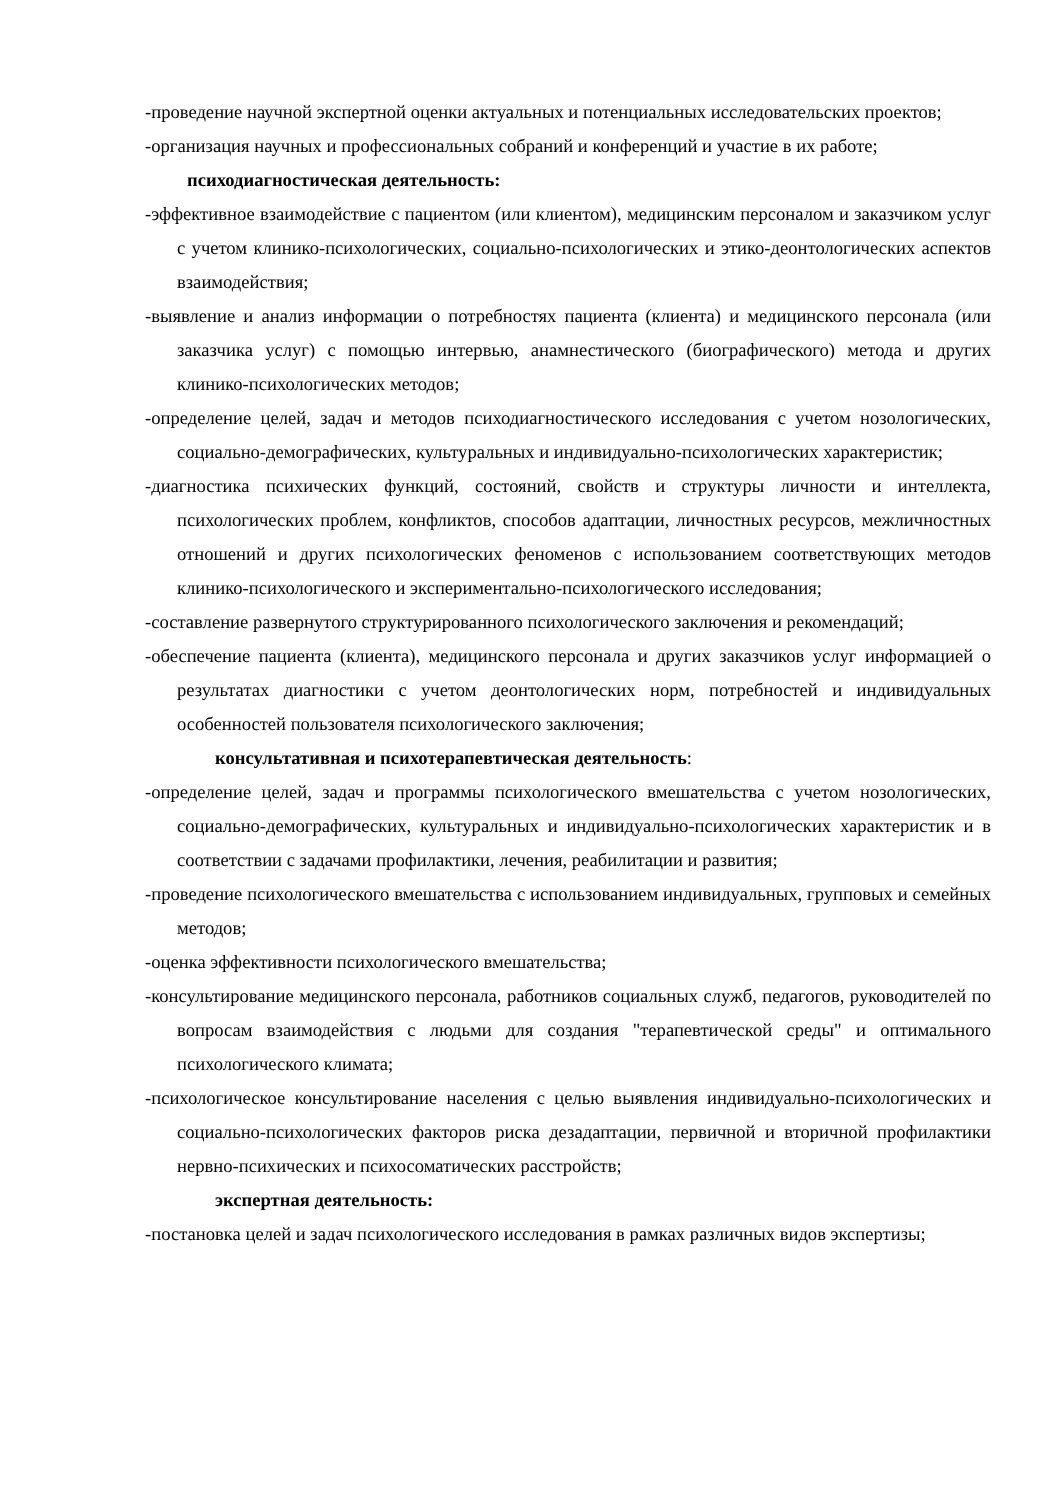-проведение научной экспертной оценки актуальных и потенциальных исследовательских проектов;
-организация научных и профессиональных собраний и конференций и участие в их работе;
психодиагностическая деятельность:
-эффективное взаимодействие с пациентом (или клиентом), медицинским персоналом и заказчиком услуг с учетом клинико-психологических, социально-психологических и этико-деонтологических аспектов взаимодействия;
-выявление и анализ информации о потребностях пациента (клиента) и медицинского персонала (или заказчика услуг) с помощью интервью, анамнестического (биографического) метода и других клинико-психологических методов;
-определение целей, задач и методов психодиагностического исследования с учетом нозологических, социально-демографических, культуральных и индивидуально-психологических характеристик;
-диагностика психических функций, состояний, свойств и структуры личности и интеллекта, психологических проблем, конфликтов, способов адаптации, личностных ресурсов, межличностных отношений и других психологических феноменов с использованием соответствующих методов клинико-психологического и экспериментально-психологического исследования;
-составление развернутого структурированного психологического заключения и рекомендаций;
-обеспечение пациента (клиента), медицинского персонала и других заказчиков услуг информацией о результатах диагностики с учетом деонтологических норм, потребностей и индивидуальных особенностей пользователя психологического заключения;
консультативная и психотерапевтическая деятельность:
-определение целей, задач и программы психологического вмешательства с учетом нозологических, социально-демографических, культуральных и индивидуально-психологических характеристик и в соответствии с задачами профилактики, лечения, реабилитации и развития;
-проведение психологического вмешательства с использованием индивидуальных, групповых и семейных методов;
-оценка эффективности психологического вмешательства;
-консультирование медицинского персонала, работников социальных служб, педагогов, руководителей по вопросам взаимодействия с людьми для создания "терапевтической среды" и оптимального психологического климата;
-психологическое консультирование населения с целью выявления индивидуально-психологических и социально-психологических факторов риска дезадаптации, первичной и вторичной профилактики нервно-психических и психосоматических расстройств;
экспертная деятельность:
-постановка целей и задач психологического исследования в рамках различных видов экспертизы;